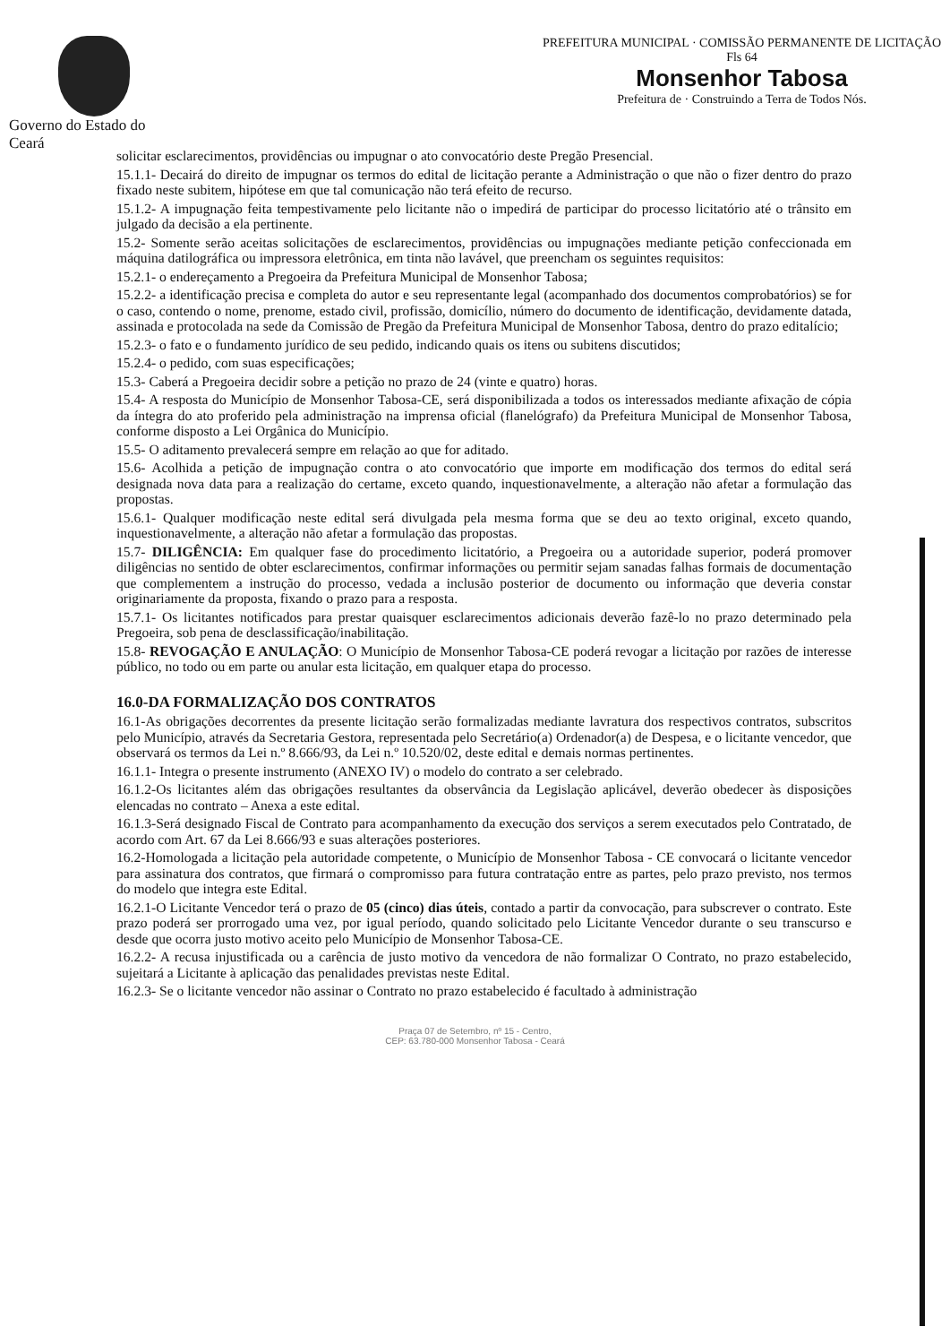Governo do Estado do Ceará
PREFEITURA MUNICIPAL · COMISSÃO PERMANENTE DE LICITAÇÃO
Fls 64
Monsenhor Tabosa
Prefeitura de · Construindo a Terra de Todos Nós.
solicitar esclarecimentos, providências ou impugnar o ato convocatório deste Pregão Presencial.
15.1.1- Decairá do direito de impugnar os termos do edital de licitação perante a Administração o que não o fizer dentro do prazo fixado neste subitem, hipótese em que tal comunicação não terá efeito de recurso.
15.1.2- A impugnação feita tempestivamente pelo licitante não o impedirá de participar do processo licitatório até o trânsito em julgado da decisão a ela pertinente.
15.2- Somente serão aceitas solicitações de esclarecimentos, providências ou impugnações mediante petição confeccionada em máquina datilográfica ou impressora eletrônica, em tinta não lavável, que preencham os seguintes requisitos:
15.2.1- o endereçamento a Pregoeira da Prefeitura Municipal de Monsenhor Tabosa;
15.2.2- a identificação precisa e completa do autor e seu representante legal (acompanhado dos documentos comprobatórios) se for o caso, contendo o nome, prenome, estado civil, profissão, domicílio, número do documento de identificação, devidamente datada, assinada e protocolada na sede da Comissão de Pregão da Prefeitura Municipal de Monsenhor Tabosa, dentro do prazo editalício;
15.2.3- o fato e o fundamento jurídico de seu pedido, indicando quais os itens ou subitens discutidos;
15.2.4- o pedido, com suas especificações;
15.3- Caberá a Pregoeira decidir sobre a petição no prazo de 24 (vinte e quatro) horas.
15.4- A resposta do Município de Monsenhor Tabosa-CE, será disponibilizada a todos os interessados mediante afixação de cópia da íntegra do ato proferido pela administração na imprensa oficial (flanelógrafo) da Prefeitura Municipal de Monsenhor Tabosa, conforme disposto a Lei Orgânica do Município.
15.5- O aditamento prevalecerá sempre em relação ao que for aditado.
15.6- Acolhida a petição de impugnação contra o ato convocatório que importe em modificação dos termos do edital será designada nova data para a realização do certame, exceto quando, inquestionavelmente, a alteração não afetar a formulação das propostas.
15.6.1- Qualquer modificação neste edital será divulgada pela mesma forma que se deu ao texto original, exceto quando, inquestionavelmente, a alteração não afetar a formulação das propostas.
15.7- DILIGÊNCIA: Em qualquer fase do procedimento licitatório, a Pregoeira ou a autoridade superior, poderá promover diligências no sentido de obter esclarecimentos, confirmar informações ou permitir sejam sanadas falhas formais de documentação que complementem a instrução do processo, vedada a inclusão posterior de documento ou informação que deveria constar originariamente da proposta, fixando o prazo para a resposta.
15.7.1- Os licitantes notificados para prestar quaisquer esclarecimentos adicionais deverão fazê-lo no prazo determinado pela Pregoeira, sob pena de desclassificação/inabilitação.
15.8- REVOGAÇÃO E ANULAÇÃO: O Município de Monsenhor Tabosa-CE poderá revogar a licitação por razões de interesse público, no todo ou em parte ou anular esta licitação, em qualquer etapa do processo.
16.0-DA FORMALIZAÇÃO DOS CONTRATOS
16.1-As obrigações decorrentes da presente licitação serão formalizadas mediante lavratura dos respectivos contratos, subscritos pelo Município, através da Secretaria Gestora, representada pelo Secretário(a) Ordenador(a) de Despesa, e o licitante vencedor, que observará os termos da Lei n.º 8.666/93, da Lei n.º 10.520/02, deste edital e demais normas pertinentes.
16.1.1- Integra o presente instrumento (ANEXO IV) o modelo do contrato a ser celebrado.
16.1.2-Os licitantes além das obrigações resultantes da observância da Legislação aplicável, deverão obedecer às disposições elencadas no contrato – Anexa a este edital.
16.1.3-Será designado Fiscal de Contrato para acompanhamento da execução dos serviços a serem executados pelo Contratado, de acordo com Art. 67 da Lei 8.666/93 e suas alterações posteriores.
16.2-Homologada a licitação pela autoridade competente, o Município de Monsenhor Tabosa - CE convocará o licitante vencedor para assinatura dos contratos, que firmará o compromisso para futura contratação entre as partes, pelo prazo previsto, nos termos do modelo que integra este Edital.
16.2.1-O Licitante Vencedor terá o prazo de 05 (cinco) dias úteis, contado a partir da convocação, para subscrever o contrato. Este prazo poderá ser prorrogado uma vez, por igual período, quando solicitado pelo Licitante Vencedor durante o seu transcurso e desde que ocorra justo motivo aceito pelo Município de Monsenhor Tabosa-CE.
16.2.2- A recusa injustificada ou a carência de justo motivo da vencedora de não formalizar O Contrato, no prazo estabelecido, sujeitará a Licitante à aplicação das penalidades previstas neste Edital.
16.2.3- Se o licitante vencedor não assinar o Contrato no prazo estabelecido é facultado à administração
Praça 07 de Setembro, nº 15 - Centro,
CEP: 63.780-000 Monsenhor Tabosa - Ceará